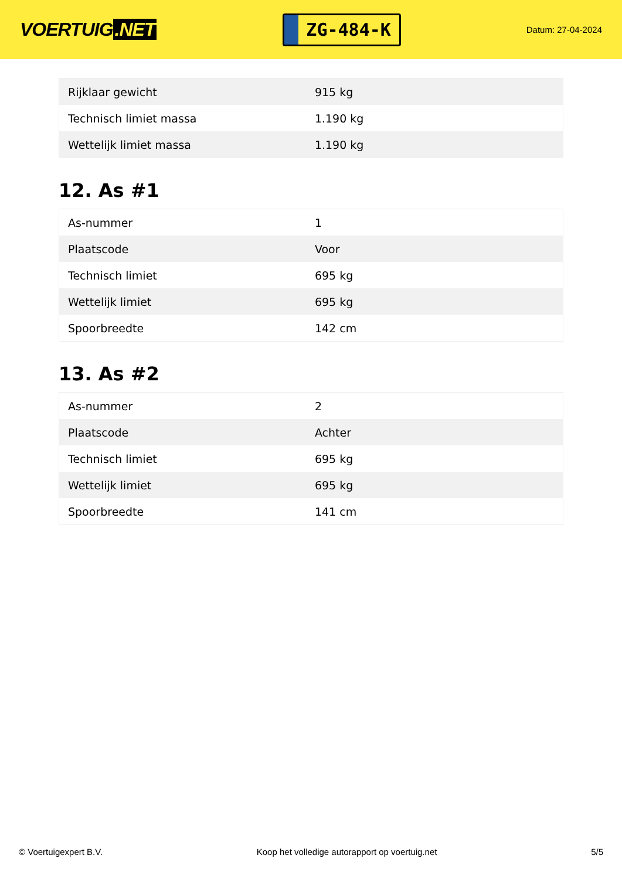VOERTUIG.NET
ZG-484-K
Datum: 27-04-2024
| Rijklaar gewicht | 915 kg |
| Technisch limiet massa | 1.190 kg |
| Wettelijk limiet massa | 1.190 kg |
12. As #1
| As-nummer | 1 |
| Plaatscode | Voor |
| Technisch limiet | 695 kg |
| Wettelijk limiet | 695 kg |
| Spoorbreedte | 142 cm |
13. As #2
| As-nummer | 2 |
| Plaatscode | Achter |
| Technisch limiet | 695 kg |
| Wettelijk limiet | 695 kg |
| Spoorbreedte | 141 cm |
© Voertuigexpert B.V. Koop het volledige autorapport op voertuig.net 5/5